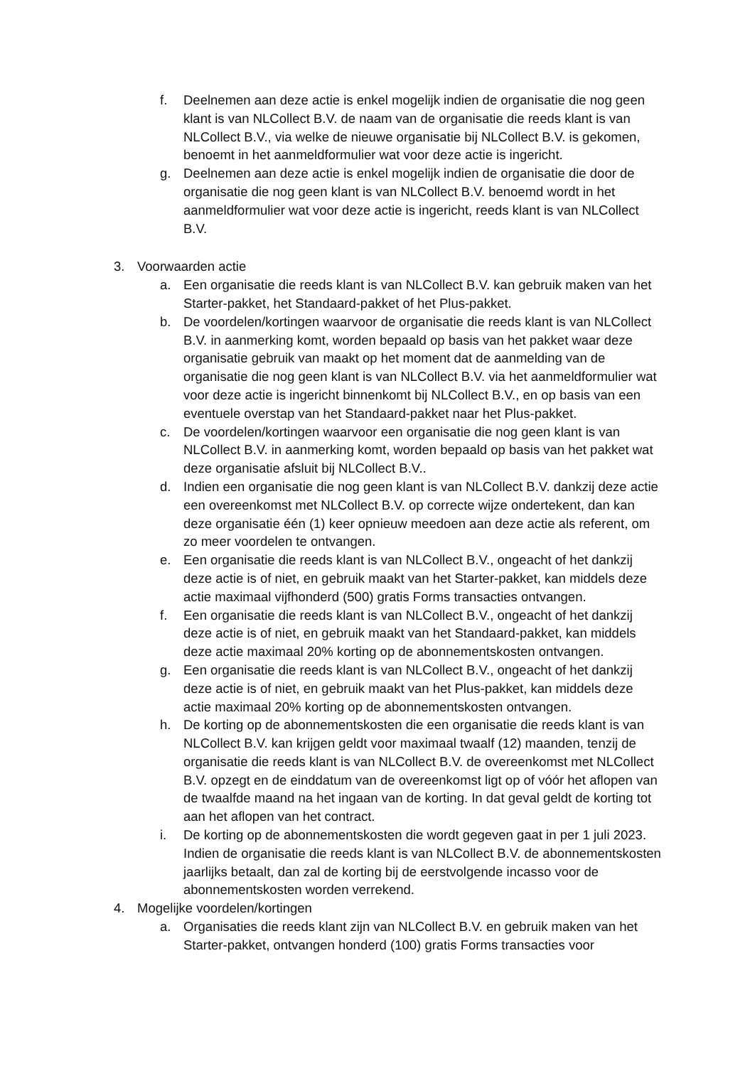f. Deelnemen aan deze actie is enkel mogelijk indien de organisatie die nog geen klant is van NLCollect B.V. de naam van de organisatie die reeds klant is van NLCollect B.V., via welke de nieuwe organisatie bij NLCollect B.V. is gekomen, benoemt in het aanmeldformulier wat voor deze actie is ingericht.
g. Deelnemen aan deze actie is enkel mogelijk indien de organisatie die door de organisatie die nog geen klant is van NLCollect B.V. benoemd wordt in het aanmeldformulier wat voor deze actie is ingericht, reeds klant is van NLCollect B.V.
3. Voorwaarden actie
a. Een organisatie die reeds klant is van NLCollect B.V. kan gebruik maken van het Starter-pakket, het Standaard-pakket of het Plus-pakket.
b. De voordelen/kortingen waarvoor de organisatie die reeds klant is van NLCollect B.V. in aanmerking komt, worden bepaald op basis van het pakket waar deze organisatie gebruik van maakt op het moment dat de aanmelding van de organisatie die nog geen klant is van NLCollect B.V. via het aanmeldformulier wat voor deze actie is ingericht binnenkomt bij NLCollect B.V., en op basis van een eventuele overstap van het Standaard-pakket naar het Plus-pakket.
c. De voordelen/kortingen waarvoor een organisatie die nog geen klant is van NLCollect B.V. in aanmerking komt, worden bepaald op basis van het pakket wat deze organisatie afsluit bij NLCollect B.V..
d. Indien een organisatie die nog geen klant is van NLCollect B.V. dankzij deze actie een overeenkomst met NLCollect B.V. op correcte wijze ondertekent, dan kan deze organisatie één (1) keer opnieuw meedoen aan deze actie als referent, om zo meer voordelen te ontvangen.
e. Een organisatie die reeds klant is van NLCollect B.V., ongeacht of het dankzij deze actie is of niet, en gebruik maakt van het Starter-pakket, kan middels deze actie maximaal vijfhonderd (500) gratis Forms transacties ontvangen.
f. Een organisatie die reeds klant is van NLCollect B.V., ongeacht of het dankzij deze actie is of niet, en gebruik maakt van het Standaard-pakket, kan middels deze actie maximaal 20% korting op de abonnementskosten ontvangen.
g. Een organisatie die reeds klant is van NLCollect B.V., ongeacht of het dankzij deze actie is of niet, en gebruik maakt van het Plus-pakket, kan middels deze actie maximaal 20% korting op de abonnementskosten ontvangen.
h. De korting op de abonnementskosten die een organisatie die reeds klant is van NLCollect B.V. kan krijgen geldt voor maximaal twaalf (12) maanden, tenzij de organisatie die reeds klant is van NLCollect B.V. de overeenkomst met NLCollect B.V. opzegt en de einddatum van de overeenkomst ligt op of vóór het aflopen van de twaalfde maand na het ingaan van de korting. In dat geval geldt de korting tot aan het aflopen van het contract.
i. De korting op de abonnementskosten die wordt gegeven gaat in per 1 juli 2023. Indien de organisatie die reeds klant is van NLCollect B.V. de abonnementskosten jaarlijks betaalt, dan zal de korting bij de eerstvolgende incasso voor de abonnementskosten worden verrekend.
4. Mogelijke voordelen/kortingen
a. Organisaties die reeds klant zijn van NLCollect B.V. en gebruik maken van het Starter-pakket, ontvangen honderd (100) gratis Forms transacties voor